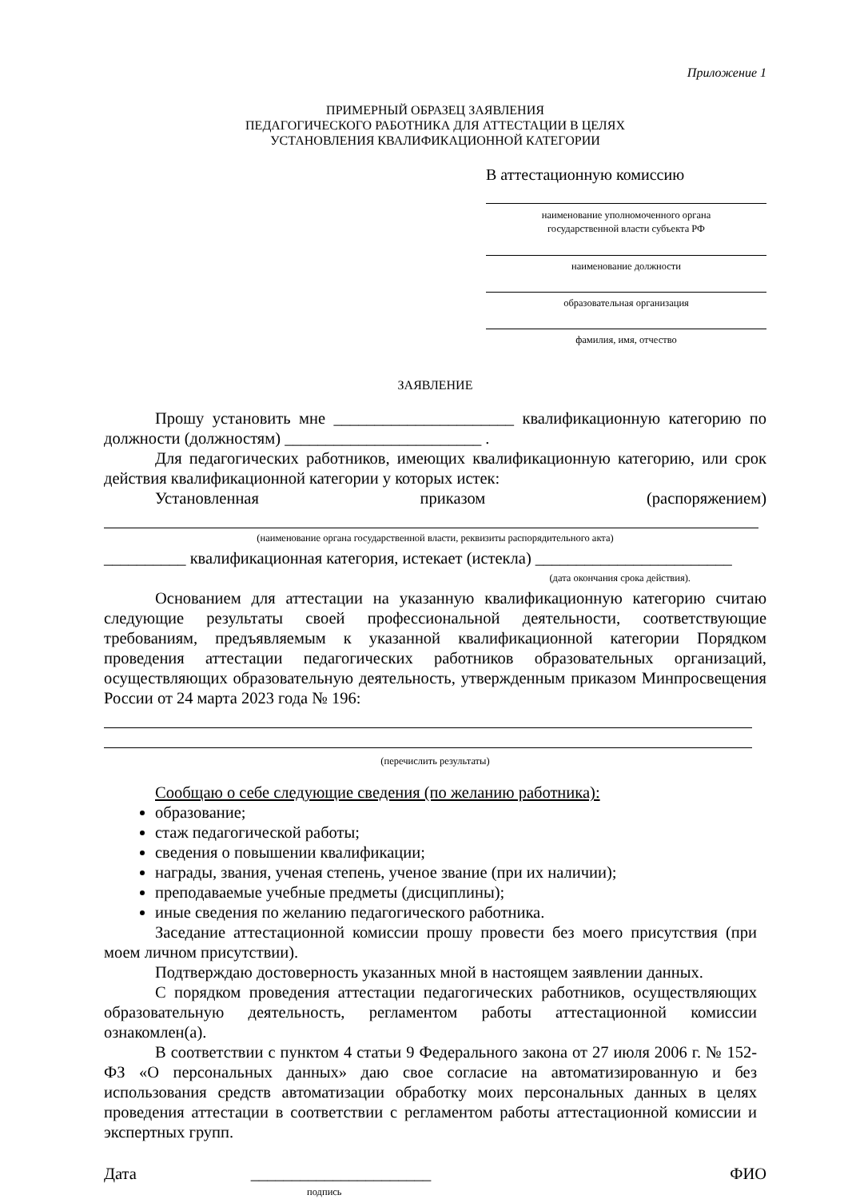Приложение 1
ПРИМЕРНЫЙ ОБРАЗЕЦ ЗАЯВЛЕНИЯ
ПЕДАГОГИЧЕСКОГО РАБОТНИКА ДЛЯ АТТЕСТАЦИИ В ЦЕЛЯХ
УСТАНОВЛЕНИЯ КВАЛИФИКАЦИОННОЙ КАТЕГОРИИ
В аттестационную комиссию
наименование уполномоченного органа
государственной власти субъекта РФ
наименование должности
образовательная организация
фамилия, имя, отчество
ЗАЯВЛЕНИЕ
Прошу установить мне ______________________ квалификационную категорию по должности (должностям) ________________________ .
Для педагогических работников, имеющих квалификационную категорию, или срок действия квалификационной категории у которых истек:
Установленная приказом (распоряжением)
(наименование органа государственной власти, реквизиты распорядительного акта)
__________ квалификационная категория, истекает (истекла) ________________________
(дата окончания срока действия).
Основанием для аттестации на указанную квалификационную категорию считаю следующие результаты своей профессиональной деятельности, соответствующие требованиям, предъявляемым к указанной квалификационной категории Порядком проведения аттестации педагогических работников образовательных организаций, осуществляющих образовательную деятельность, утвержденным приказом Минпросвещения России от 24 марта 2023 года № 196:
(перечислить результаты)
Сообщаю о себе следующие сведения (по желанию работника):
образование;
стаж педагогической работы;
сведения о повышении квалификации;
награды, звания, ученая степень, ученое звание (при их наличии);
преподаваемые учебные предметы (дисциплины);
иные сведения по желанию педагогического работника.
Заседание аттестационной комиссии прошу провести без моего присутствия (при моем личном присутствии).
Подтверждаю достоверность указанных мной в настоящем заявлении данных.
С порядком проведения аттестации педагогических работников, осуществляющих образовательную деятельность, регламентом работы аттестационной комиссии ознакомлен(а).
В соответствии с пунктом 4 статьи 9 Федерального закона от 27 июля 2006 г. № 152-ФЗ «О персональных данных» даю свое согласие на автоматизированную и без использования средств автоматизации обработку моих персональных данных в целях проведения аттестации в соответствии с регламентом работы аттестационной комиссии и экспертных групп.
Дата ______________________ ФИО
подпись